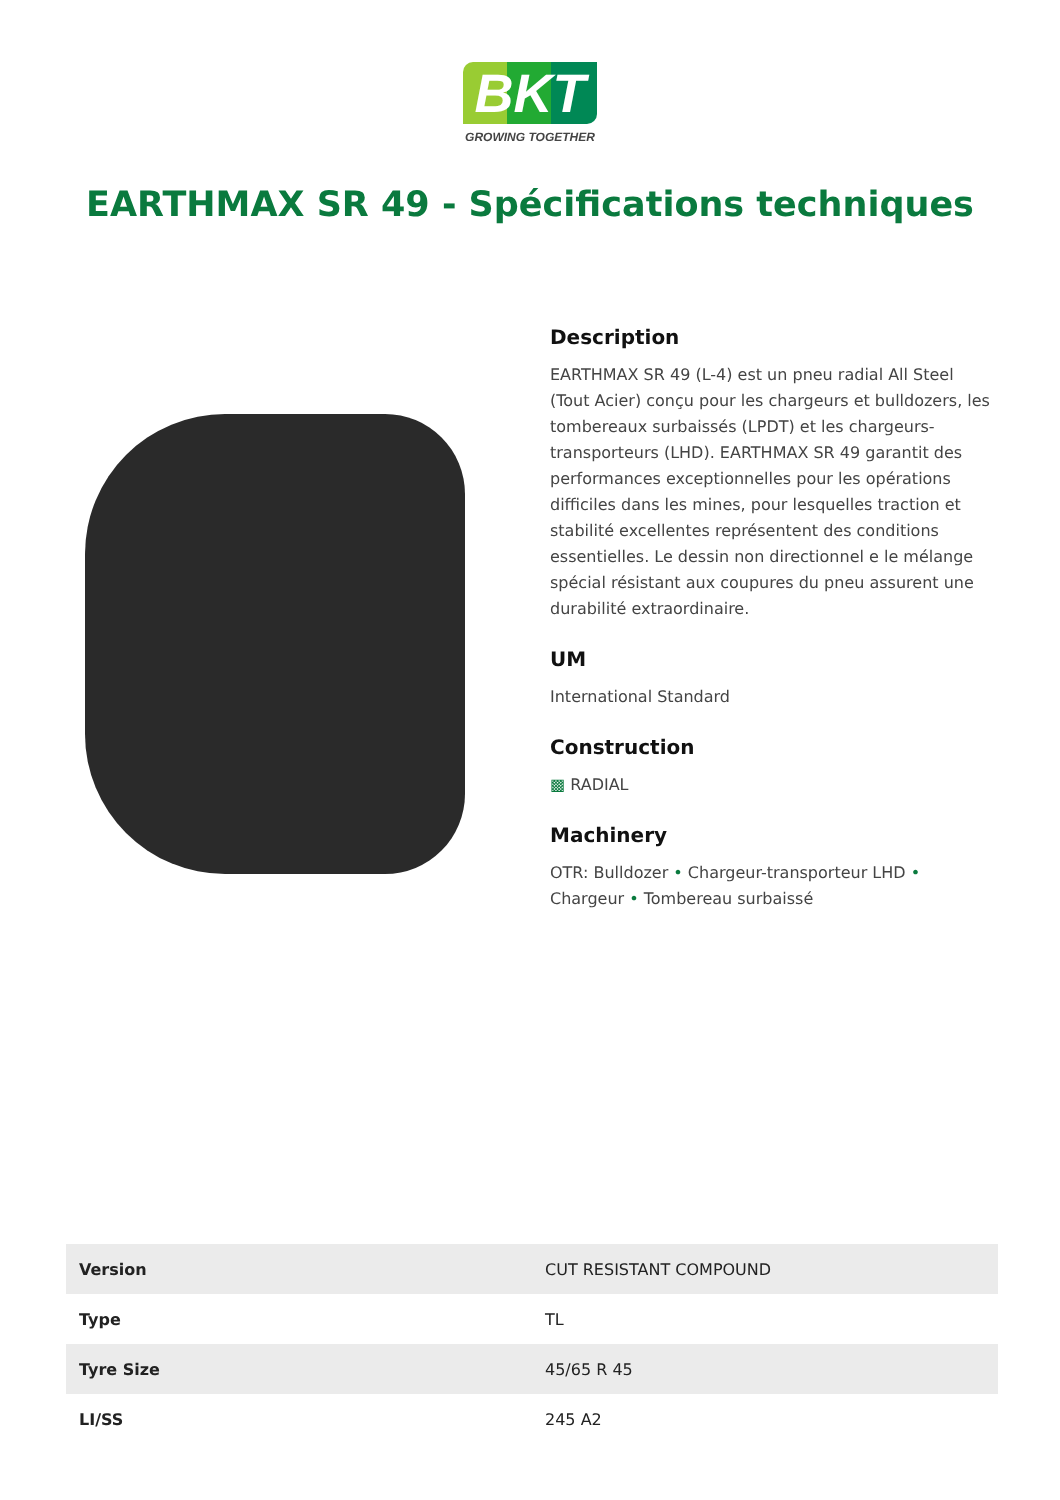BKT
GROWING TOGETHER
EARTHMAX SR 49 - Spécifications techniques
Description
EARTHMAX SR 49 (L-4) est un pneu radial All Steel (Tout Acier) conçu pour les chargeurs et bulldozers, les tombereaux surbaissés (LPDT) et les chargeurs-transporteurs (LHD). EARTHMAX SR 49 garantit des performances exceptionnelles pour les opérations difficiles dans les mines, pour lesquelles traction et stabilité excellentes représentent des conditions essentielles. Le dessin non directionnel e le mélange spécial résistant aux coupures du pneu assurent une durabilité extraordinaire.
UM
International Standard
Construction
▩ RADIAL
Machinery
OTR: Bulldozer • Chargeur-transporteur LHD • Chargeur • Tombereau surbaissé
| Version | CUT RESISTANT COMPOUND |
| Type | TL |
| Tyre Size | 45/65 R 45 |
| LI/SS | 245 A2 |